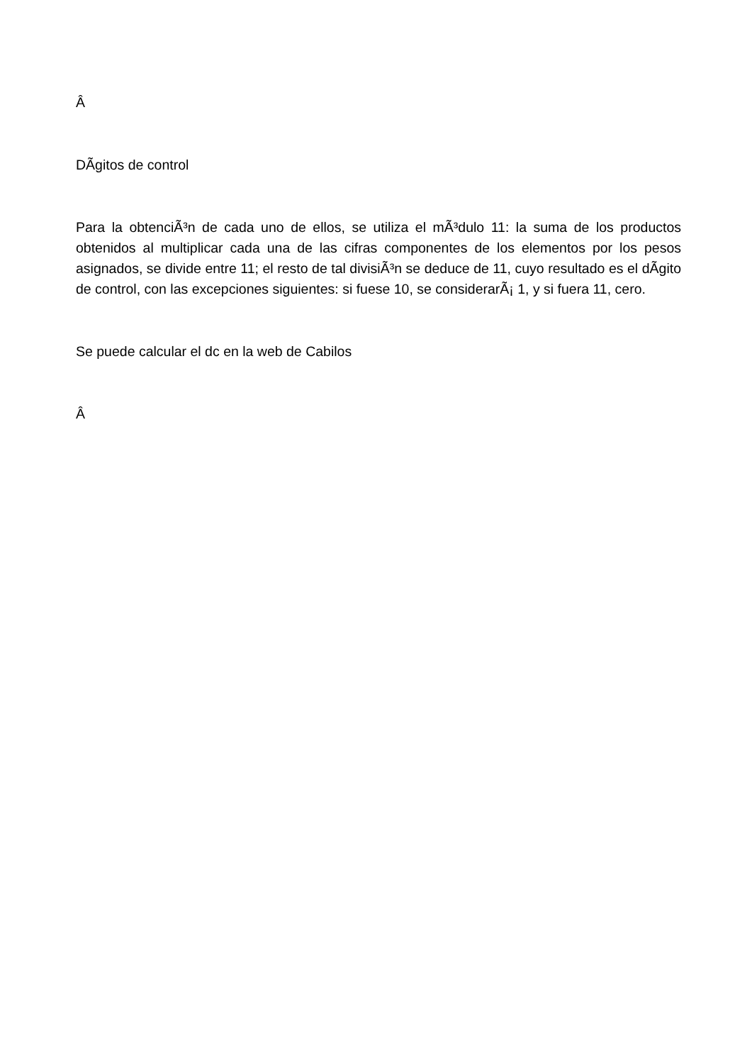Â
DÃ­gitos de control
Para la obtenciÃ³n de cada uno de ellos, se utiliza el mÃ³dulo 11: la suma de los productos obtenidos al multiplicar cada una de las cifras componentes de los elementos por los pesos asignados, se divide entre 11; el resto de tal divisiÃ³n se deduce de 11, cuyo resultado es el dÃ­gito de control, con las excepciones siguientes: si fuese 10, se considerarÃ¡ 1, y si fuera 11, cero.
Se puede calcular el dc en la web de Cabilos
Â